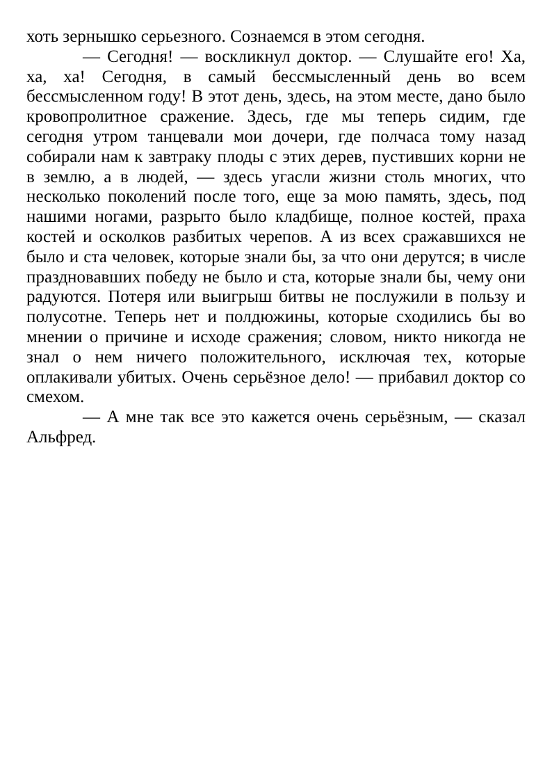хоть зернышко серьезного. Сознаемся в этом сегодня.
— Сегодня! — воскликнул доктор. — Слушайте его! Ха, ха, ха! Сегодня, в самый бессмысленный день во всем бессмысленном году! В этот день, здесь, на этом месте, дано было кровопролитное сражение. Здесь, где мы теперь сидим, где сегодня утром танцевали мои дочери, где полчаса тому назад собирали нам к завтраку плоды с этих дерев, пустивших корни не в землю, а в людей, — здесь угасли жизни столь многих, что несколько поколений после того, еще за мою память, здесь, под нашими ногами, разрыто было кладбище, полное костей, праха костей и осколков разбитых черепов. А из всех сражавшихся не было и ста человек, которые знали бы, за что они дерутся; в числе праздновавших победу не было и ста, которые знали бы, чему они радуются. Потеря или выигрыш битвы не послужили в пользу и полусотне. Теперь нет и полдюжины, которые сходились бы во мнении о причине и исходе сражения; словом, никто никогда не знал о нем ничего положительного, исключая тех, которые оплакивали убитых. Очень серьёзное дело! — прибавил доктор со смехом.
— А мне так все это кажется очень серьёзным, — сказал Альфред.